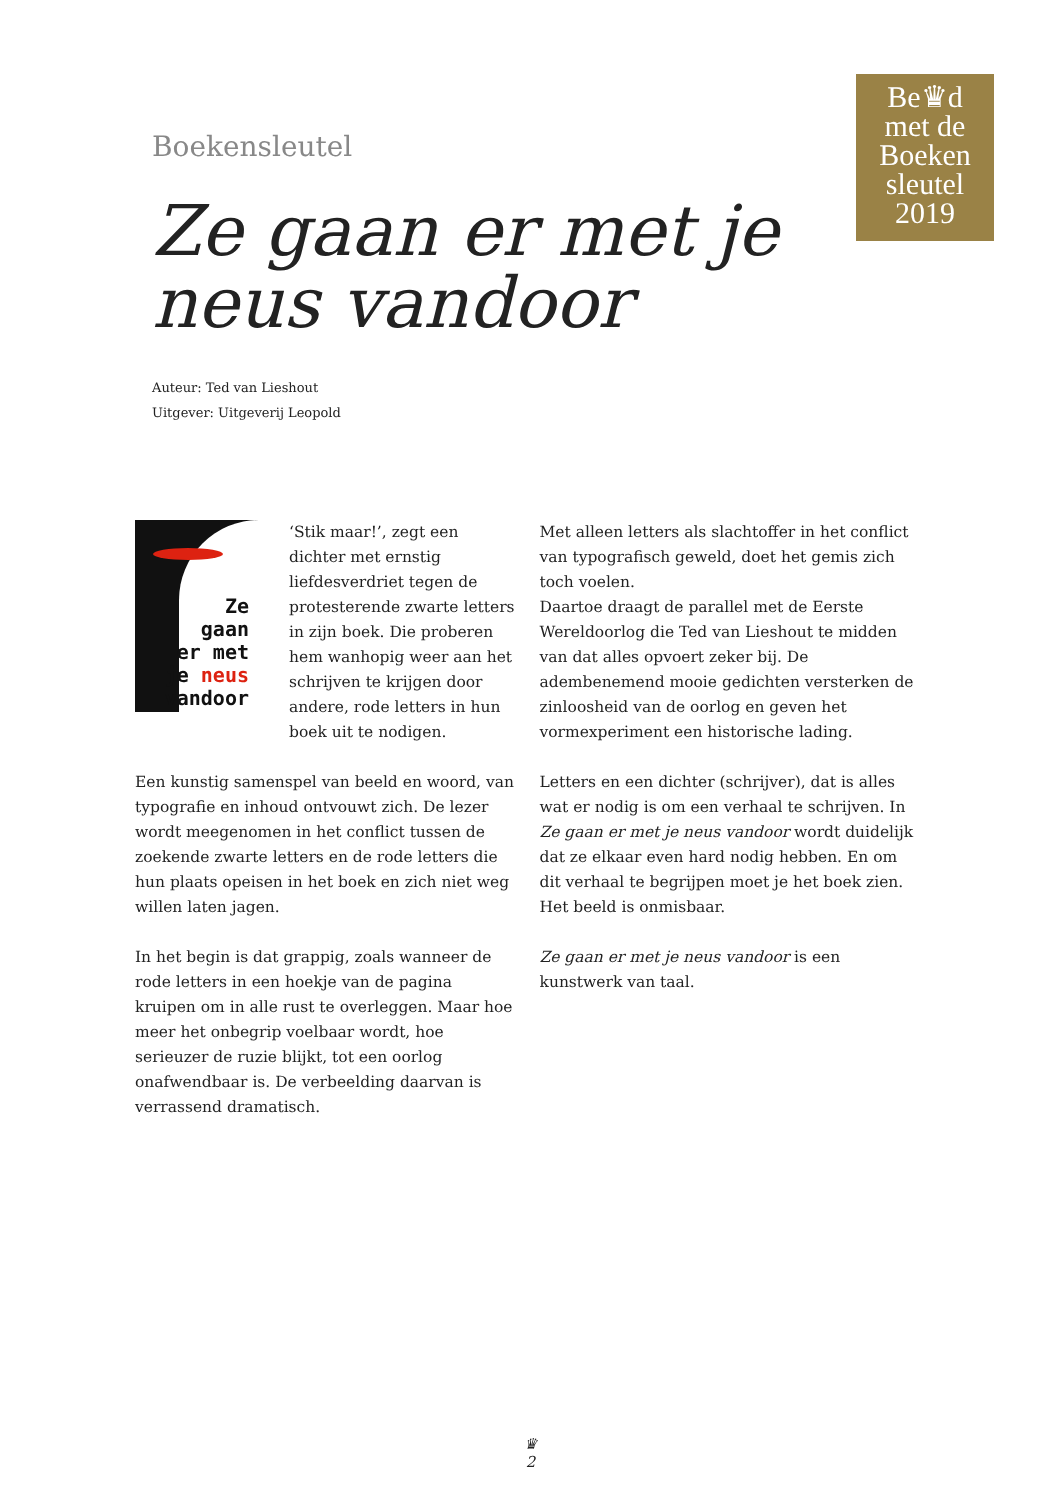Be♛d
met de
Boeken
sleutel
2019
Boekensleutel
Ze gaan er met je
neus vandoor
Auteur: Ted van Lieshout
Uitgever: Uitgeverij Leopold
Ze
gaan
er met
je neus
vandoor
‘Stik maar!’, zegt een dichter met ernstig liefdesverdriet tegen de protesterende zwarte letters in zijn boek. Die proberen hem wanhopig weer aan het schrijven te krijgen door andere, rode letters in hun boek uit te nodigen.
Een kunstig samenspel van beeld en woord, van typografie en inhoud ontvouwt zich. De lezer wordt meegenomen in het conflict tussen de zoekende zwarte letters en de rode letters die hun plaats opeisen in het boek en zich niet weg willen laten jagen.
In het begin is dat grappig, zoals wanneer de rode letters in een hoekje van de pagina kruipen om in alle rust te overleggen. Maar hoe meer het onbegrip voelbaar wordt, hoe serieuzer de ruzie blijkt, tot een oorlog onafwendbaar is. De verbeelding daarvan is verrassend dramatisch.
Met alleen letters als slachtoffer in het conflict van typografisch geweld, doet het gemis zich toch voelen.
Daartoe draagt de parallel met de Eerste Wereldoorlog die Ted van Lieshout te midden van dat alles opvoert zeker bij. De adembenemend mooie gedichten versterken de zinloosheid van de oorlog en geven het vormexperiment een historische lading.
Letters en een dichter (schrijver), dat is alles wat er nodig is om een verhaal te schrijven. In Ze gaan er met je neus vandoor wordt duidelijk dat ze elkaar even hard nodig hebben. En om dit verhaal te begrijpen moet je het boek zien. Het beeld is onmisbaar.
Ze gaan er met je neus vandoor is een kunstwerk van taal.
♛
2